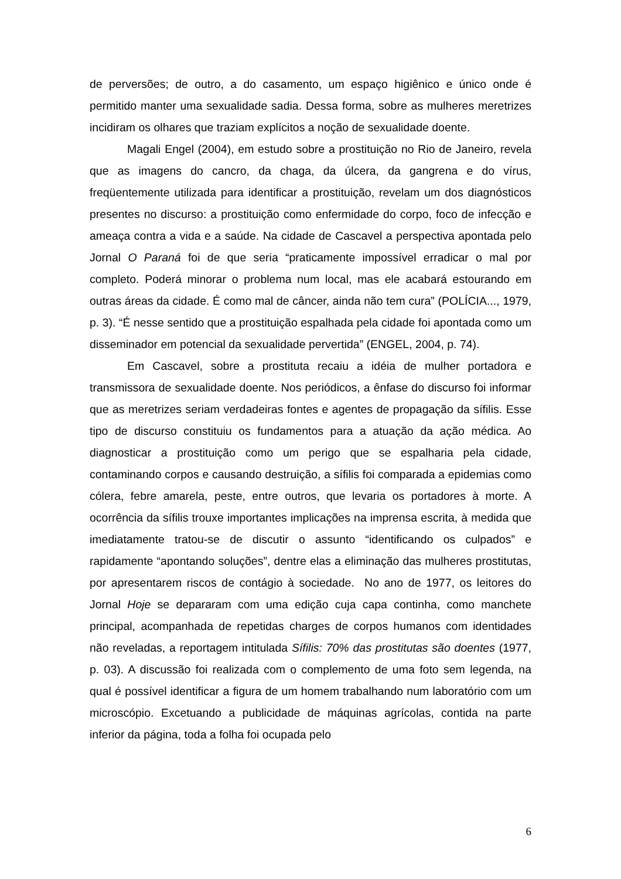de perversões; de outro, a do casamento, um espaço higiênico e único onde é permitido manter uma sexualidade sadia. Dessa forma, sobre as mulheres meretrizes incidiram os olhares que traziam explícitos a noção de sexualidade doente.
Magali Engel (2004), em estudo sobre a prostituição no Rio de Janeiro, revela que as imagens do cancro, da chaga, da úlcera, da gangrena e do vírus, freqüentemente utilizada para identificar a prostituição, revelam um dos diagnósticos presentes no discurso: a prostituição como enfermidade do corpo, foco de infecção e ameaça contra a vida e a saúde. Na cidade de Cascavel a perspectiva apontada pelo Jornal O Paraná foi de que seria “praticamente impossível erradicar o mal por completo. Poderá minorar o problema num local, mas ele acabará estourando em outras áreas da cidade. É como mal de câncer, ainda não tem cura” (POLÍCIA..., 1979, p. 3). “É nesse sentido que a prostituição espalhada pela cidade foi apontada como um disseminador em potencial da sexualidade pervertida” (ENGEL, 2004, p. 74).
Em Cascavel, sobre a prostituta recaiu a idéia de mulher portadora e transmissora de sexualidade doente. Nos periódicos, a ênfase do discurso foi informar que as meretrizes seriam verdadeiras fontes e agentes de propagação da sífilis. Esse tipo de discurso constituiu os fundamentos para a atuação da ação médica. Ao diagnosticar a prostituição como um perigo que se espalharia pela cidade, contaminando corpos e causando destruição, a sífilis foi comparada a epidemias como cólera, febre amarela, peste, entre outros, que levaria os portadores à morte. A ocorrência da sífilis trouxe importantes implicações na imprensa escrita, à medida que imediatamente tratou-se de discutir o assunto “identificando os culpados” e rapidamente “apontando soluções”, dentre elas a eliminação das mulheres prostitutas, por apresentarem riscos de contágio à sociedade. No ano de 1977, os leitores do Jornal Hoje se depararam com uma edição cuja capa continha, como manchete principal, acompanhada de repetidas charges de corpos humanos com identidades não reveladas, a reportagem intitulada Sífilis: 70% das prostitutas são doentes (1977, p. 03). A discussão foi realizada com o complemento de uma foto sem legenda, na qual é possível identificar a figura de um homem trabalhando num laboratório com um microscópio. Excetuando a publicidade de máquinas agrícolas, contida na parte inferior da página, toda a folha foi ocupada pelo
6